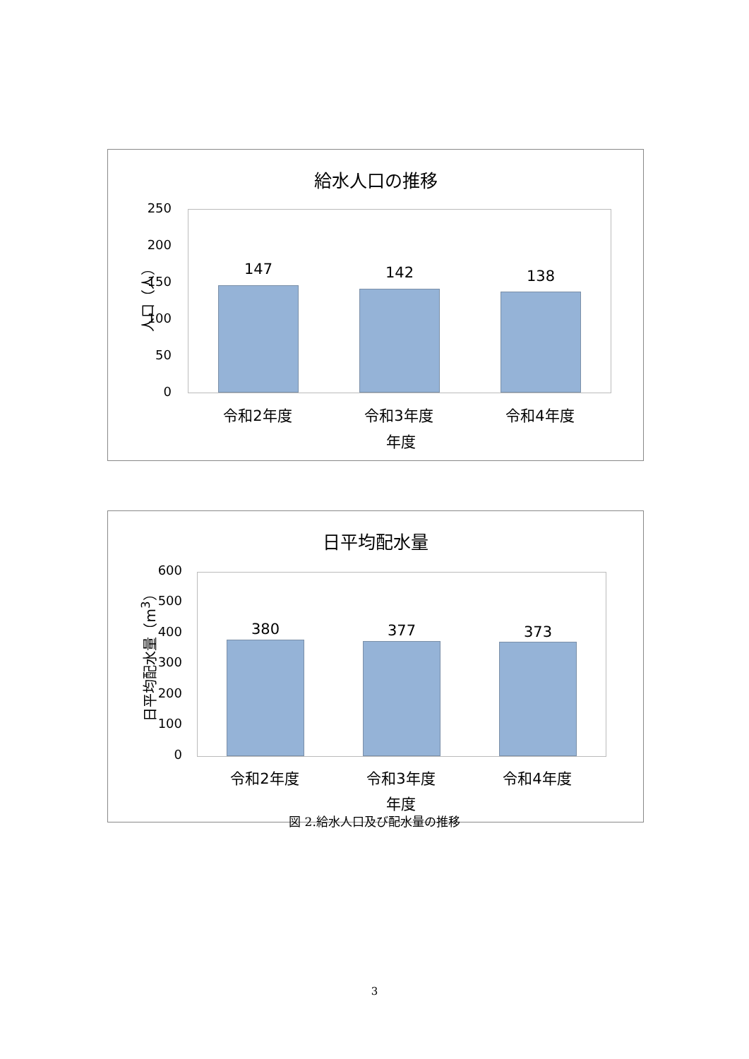給水人口の推移
人口（人）
250
200
150
100
50
0
147 142 138
令和2年度 令和3年度 令和4年度
年度
日平均配水量
日平均配水量（m<sup>3</sup>）
600
500
400
300
200
100
0
380 377 373
令和2年度 令和3年度 令和4年度
年度
図 2.給水人口及び配水量の推移
3